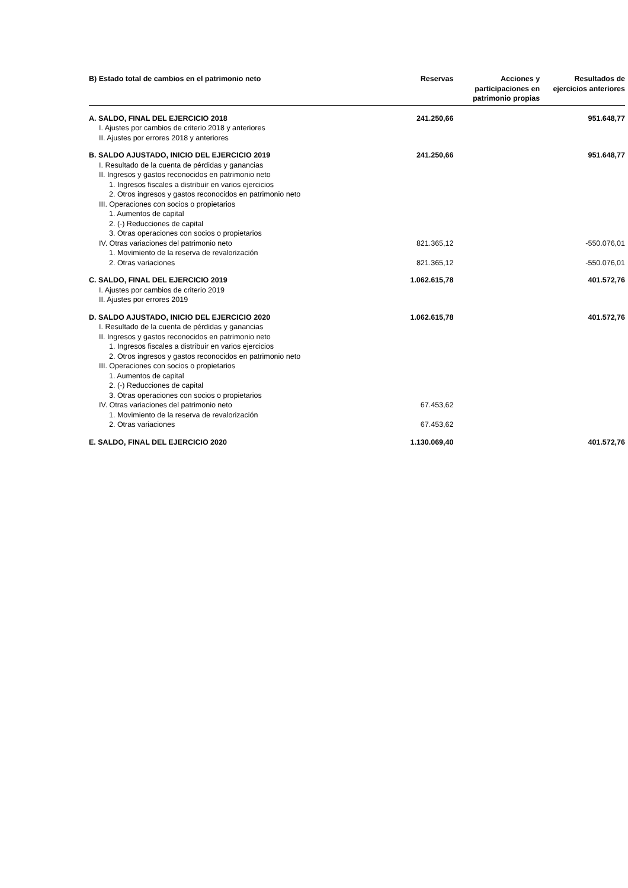| B) Estado total de cambios en el patrimonio neto | Reservas | Acciones y participaciones en patrimonio propias | Resultados de ejercicios anteriores |
| --- | --- | --- | --- |
| A. SALDO, FINAL DEL EJERCICIO 2018 | 241.250,66 | | 951.648,77 |
| I. Ajustes por cambios de criterio 2018 y anteriores | | | |
| II. Ajustes por errores 2018 y anteriores | | | |
| B. SALDO AJUSTADO, INICIO DEL EJERCICIO 2019 | 241.250,66 | | 951.648,77 |
| I. Resultado de la cuenta de pérdidas y ganancias | | | |
| II. Ingresos y gastos reconocidos en patrimonio neto | | | |
| 1. Ingresos fiscales a distribuir en varios ejercicios | | | |
| 2. Otros ingresos y gastos reconocidos en patrimonio neto | | | |
| III. Operaciones con socios o propietarios | | | |
| 1. Aumentos de capital | | | |
| 2. (-) Reducciones de capital | | | |
| 3. Otras operaciones con socios o propietarios | | | |
| IV. Otras variaciones del patrimonio neto | 821.365,12 | | -550.076,01 |
| 1. Movimiento de la reserva de revalorización | | | |
| 2. Otras variaciones | 821.365,12 | | -550.076,01 |
| C. SALDO, FINAL DEL EJERCICIO 2019 | 1.062.615,78 | | 401.572,76 |
| I. Ajustes por cambios de criterio 2019 | | | |
| II. Ajustes por errores 2019 | | | |
| D. SALDO AJUSTADO, INICIO DEL EJERCICIO 2020 | 1.062.615,78 | | 401.572,76 |
| I. Resultado de la cuenta de pérdidas y ganancias | | | |
| II. Ingresos y gastos reconocidos en patrimonio neto | | | |
| 1. Ingresos fiscales a distribuir en varios ejercicios | | | |
| 2. Otros ingresos y gastos reconocidos en patrimonio neto | | | |
| III. Operaciones con socios o propietarios | | | |
| 1. Aumentos de capital | | | |
| 2. (-) Reducciones de capital | | | |
| 3. Otras operaciones con socios o propietarios | | | |
| IV. Otras variaciones del patrimonio neto | 67.453,62 | | |
| 1. Movimiento de la reserva de revalorización | | | |
| 2. Otras variaciones | 67.453,62 | | |
| E. SALDO, FINAL DEL EJERCICIO 2020 | 1.130.069,40 | | 401.572,76 |